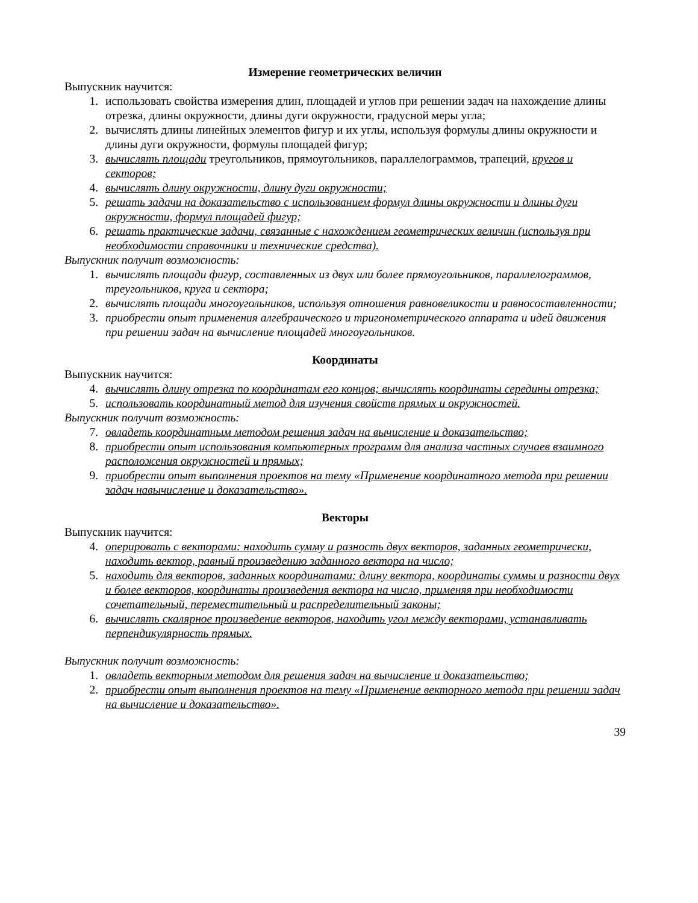Измерение геометрических величин
Выпускник научится:
1. использовать свойства измерения длин, площадей и углов при решении задач на нахождение длины отрезка, длины окружности, длины дуги окружности, градусной меры угла;
2. вычислять длины линейных элементов фигур и их углы, используя формулы длины окружности и длины дуги окружности, формулы площадей фигур;
3. вычислять площади треугольников, прямоугольников, параллелограммов, трапеций, кругов и секторов;
4. вычислять длину окружности, длину дуги окружности;
5. решать задачи на доказательство с использованием формул длины окружности и длины дуги окружности, формул площадей фигур;
6. решать практические задачи, связанные с нахождением геометрических величин (используя при необходимости справочники и технические средства).
Выпускник получит возможность:
1. вычислять площади фигур, составленных из двух или более прямоугольников, параллелограммов, треугольников, круга и сектора;
2. вычислять площади многоугольников, используя отношения равновеликости и равносоставленности;
3. приобрести опыт применения алгебраического и тригонометрического аппарата и идей движения при решении задач на вычисление площадей многоугольников.
Координаты
Выпускник научится:
4. вычислять длину отрезка по координатам его концов; вычислять координаты середины отрезка;
5. использовать координатный метод для изучения свойств прямых и окружностей.
Выпускник получит возможность:
7. овладеть координатным методом решения задач на вычисление и доказательство;
8. приобрести опыт использования компьютерных программ для анализа частных случаев взаимного расположения окружностей и прямых;
9. приобрести опыт выполнения проектов на тему «Применение координатного метода при решении задач навычисление и доказательство».
Векторы
Выпускник научится:
4. оперировать с векторами: находить сумму и разность двух векторов, заданных геометрически, находить вектор, равный произведению заданного вектора на число;
5. находить для векторов, заданных координатами: длину вектора, координаты суммы и разности двух и более векторов, координаты произведения вектора на число, применяя при необходимости сочетательный, переместительный и распределительный законы;
6. вычислять скалярное произведение векторов, находить угол между векторами, устанавливать перпендикулярность прямых.
Выпускник получит возможность:
1. овладеть векторным методом для решения задач на вычисление и доказательство;
2. приобрести опыт выполнения проектов на тему «Применение векторного метода при решении задач на вычисление и доказательство».
39